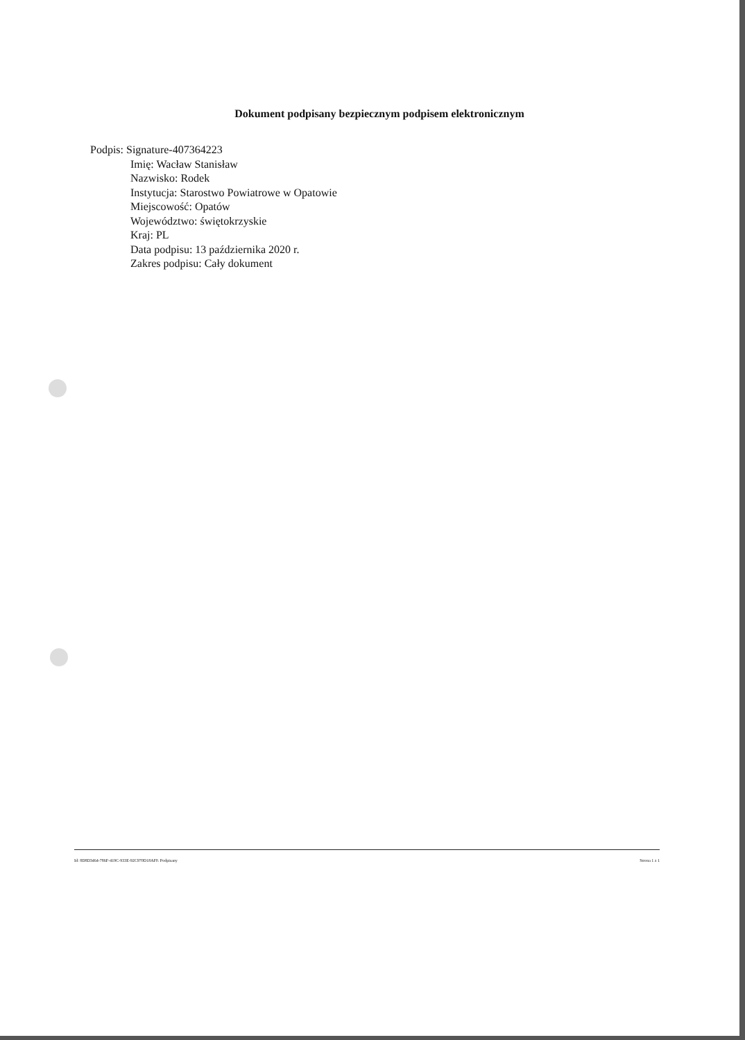Dokument podpisany bezpiecznym podpisem elektronicznym
Podpis: Signature-407364223
Imię: Wacław Stanisław
Nazwisko: Rodek
Instytucja: Starostwo Powiatrowe w Opatowie
Miejscowość: Opatów
Województwo: świętokrzyskie
Kraj: PL
Data podpisu: 13 października 2020 r.
Zakres podpisu: Cały dokument
Id: 8D8D3464-786F-419C-933E-92C970D18AF0. Podpisany Strona 1 z 1